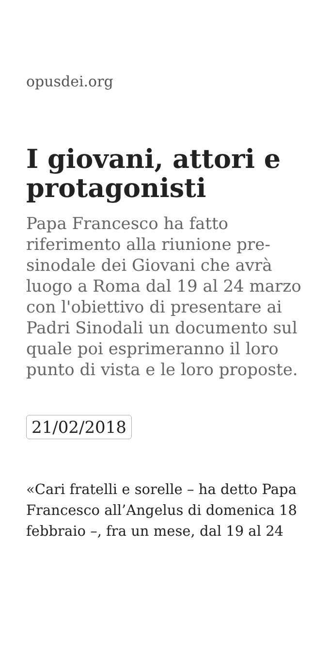opusdei.org
I giovani, attori e protagonisti
Papa Francesco ha fatto riferimento alla riunione pre-sinodale dei Giovani che avrà luogo a Roma dal 19 al 24 marzo con l'obiettivo di presentare ai Padri Sinodali un documento sul quale poi esprimeranno il loro punto di vista e le loro proposte.
21/02/2018
«Cari fratelli e sorelle – ha detto Papa Francesco all’Angelus di domenica 18 febbraio –, fra un mese, dal 19 al 24